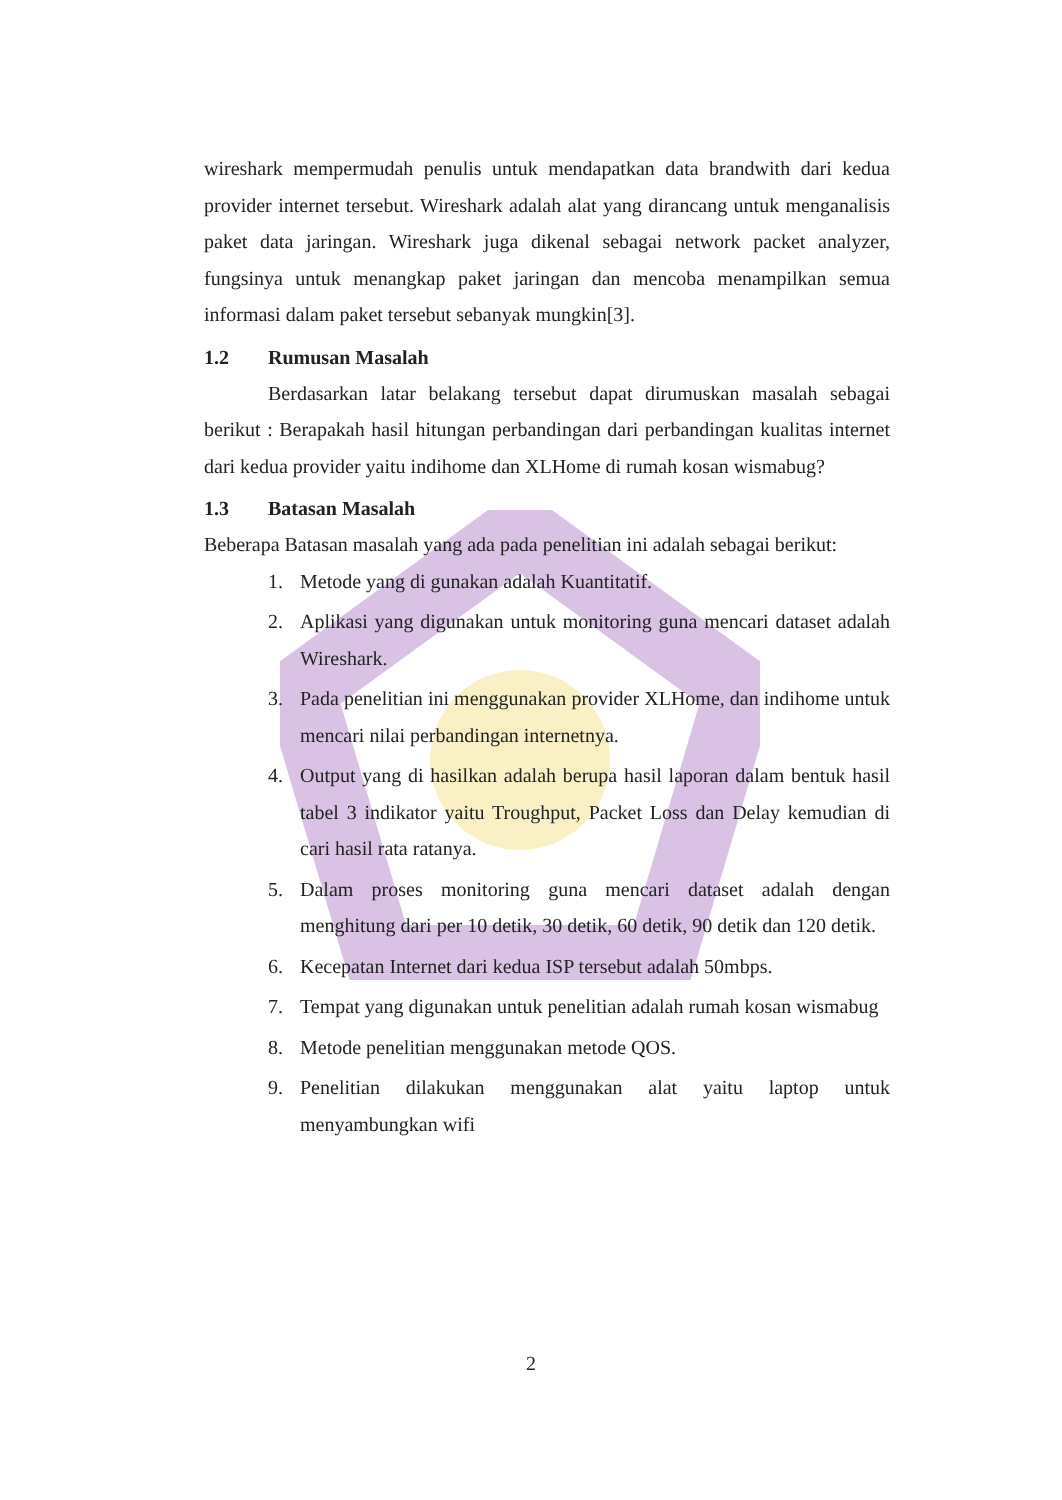wireshark mempermudah penulis untuk mendapatkan data brandwith dari kedua provider internet tersebut. Wireshark adalah alat yang dirancang untuk menganalisis paket data jaringan. Wireshark juga dikenal sebagai network packet analyzer, fungsinya untuk menangkap paket jaringan dan mencoba menampilkan semua informasi dalam paket tersebut sebanyak mungkin[3].
1.2 Rumusan Masalah
Berdasarkan latar belakang tersebut dapat dirumuskan masalah sebagai berikut : Berapakah hasil hitungan perbandingan dari perbandingan kualitas internet dari kedua provider yaitu indihome dan XLHome di rumah kosan wismabug?
1.3 Batasan Masalah
Beberapa Batasan masalah yang ada pada penelitian ini adalah sebagai berikut:
1. Metode yang di gunakan adalah Kuantitatif.
2. Aplikasi yang digunakan untuk monitoring guna mencari dataset adalah Wireshark.
3. Pada penelitian ini menggunakan provider XLHome, dan indihome untuk mencari nilai perbandingan internetnya.
4. Output yang di hasilkan adalah berupa hasil laporan dalam bentuk hasil tabel 3 indikator yaitu Troughput, Packet Loss dan Delay kemudian di cari hasil rata ratanya.
5. Dalam proses monitoring guna mencari dataset adalah dengan menghitung dari per 10 detik, 30 detik, 60 detik, 90 detik dan 120 detik.
6. Kecepatan Internet dari kedua ISP tersebut adalah 50mbps.
7. Tempat yang digunakan untuk penelitian adalah rumah kosan wismabug
8. Metode penelitian menggunakan metode QOS.
9. Penelitian dilakukan menggunakan alat yaitu laptop untuk menyambungkan wifi
2